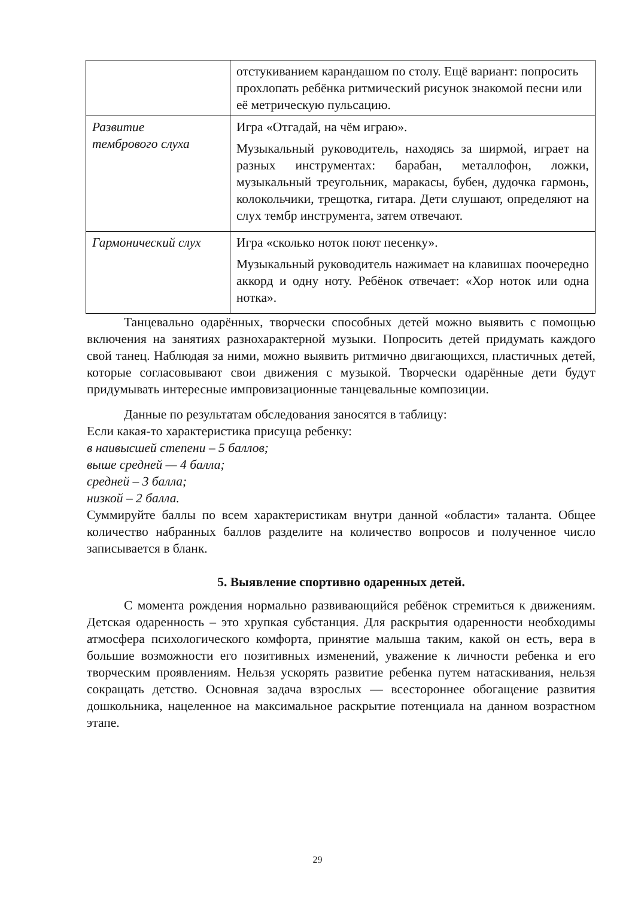| | отстукиванием карандашом по столу. Ещё вариант: попросить прохлопать ребёнка ритмический рисунок знакомой песни или её метрическую пульсацию. |
| Развитие тембрового слуха | Игра «Отгадай, на чём играю». Музыкальный руководитель, находясь за ширмой, играет на разных инструментах: барабан, металлофон, ложки, музыкальный треугольник, маракасы, бубен, дудочка гармонь, колокольчики, трещотка, гитара. Дети слушают, определяют на слух тембр инструмента, затем отвечают. |
| Гармонический слух | Игра «сколько ноток поют песенку». Музыкальный руководитель нажимает на клавишах поочередно аккорд и одну ноту. Ребёнок отвечает: «Хор ноток или одна нотка». |
Танцевально одарённых, творчески способных детей можно выявить с помощью включения на занятиях разнохарактерной музыки. Попросить детей придумать каждого свой танец. Наблюдая за ними, можно выявить ритмично двигающихся, пластичных детей, которые согласовывают свои движения с музыкой. Творчески одарённые дети будут придумывать интересные импровизационные танцевальные композиции.
Данные по результатам обследования заносятся в таблицу:
Если какая-то характеристика присуща ребенку:
в наивысшей степени – 5 баллов;
выше средней — 4 балла;
средней – 3 балла;
низкой – 2 балла.
Суммируйте баллы по всем характеристикам внутри данной «области» таланта. Общее количество набранных баллов разделите на количество вопросов и полученное число записывается в бланк.
5. Выявление спортивно одаренных детей.
С момента рождения нормально развивающийся ребёнок стремиться к движениям. Детская одаренность – это хрупкая субстанция. Для раскрытия одаренности необходимы атмосфера психологического комфорта, принятие малыша таким, какой он есть, вера в большие возможности его позитивных изменений, уважение к личности ребенка и его творческим проявлениям. Нельзя ускорять развитие ребенка путем натаскивания, нельзя сокращать детство. Основная задача взрослых — всестороннее обогащение развития дошкольника, нацеленное на максимальное раскрытие потенциала на данном возрастном этапе.
29